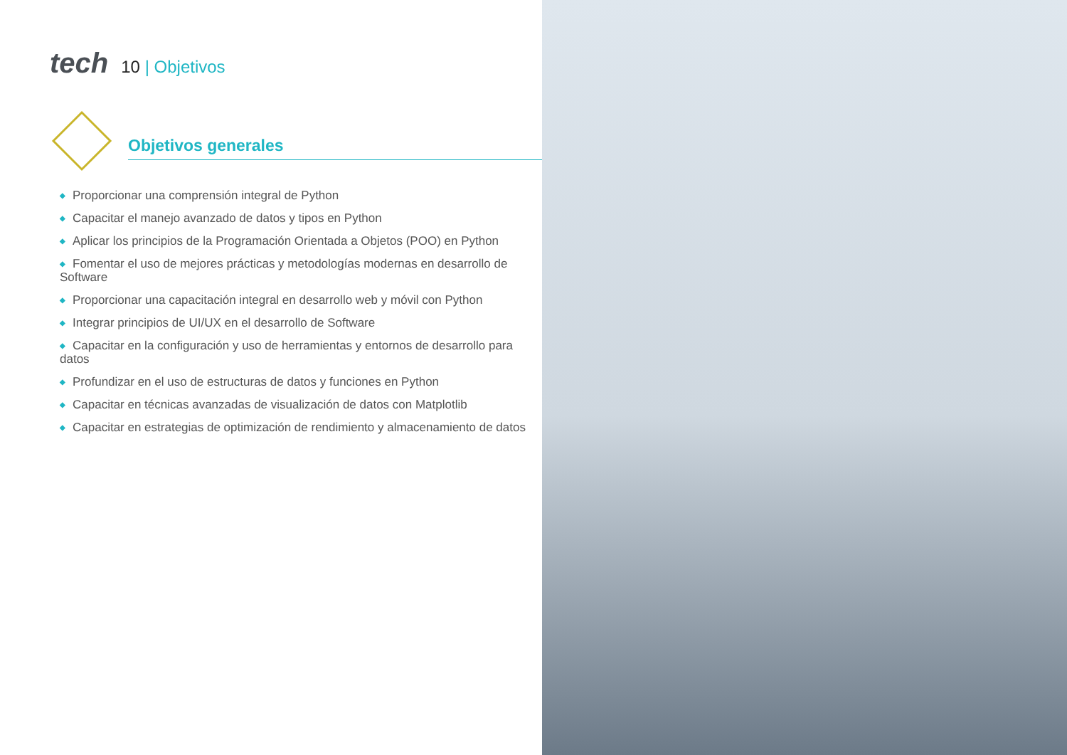tech
10 | Objetivos
Objetivos generales
◆ Proporcionar una comprensión integral de Python
◆ Capacitar el manejo avanzado de datos y tipos en Python
◆ Aplicar los principios de la Programación Orientada a Objetos (POO) en Python
◆ Fomentar el uso de mejores prácticas y metodologías modernas en desarrollo de Software
◆ Proporcionar una capacitación integral en desarrollo web y móvil con Python
◆ Integrar principios de UI/UX en el desarrollo de Software
◆ Capacitar en la configuración y uso de herramientas y entornos de desarrollo para datos
◆ Profundizar en el uso de estructuras de datos y funciones en Python
◆ Capacitar en técnicas avanzadas de visualización de datos con Matplotlib
◆ Capacitar en estrategias de optimización de rendimiento y almacenamiento de datos